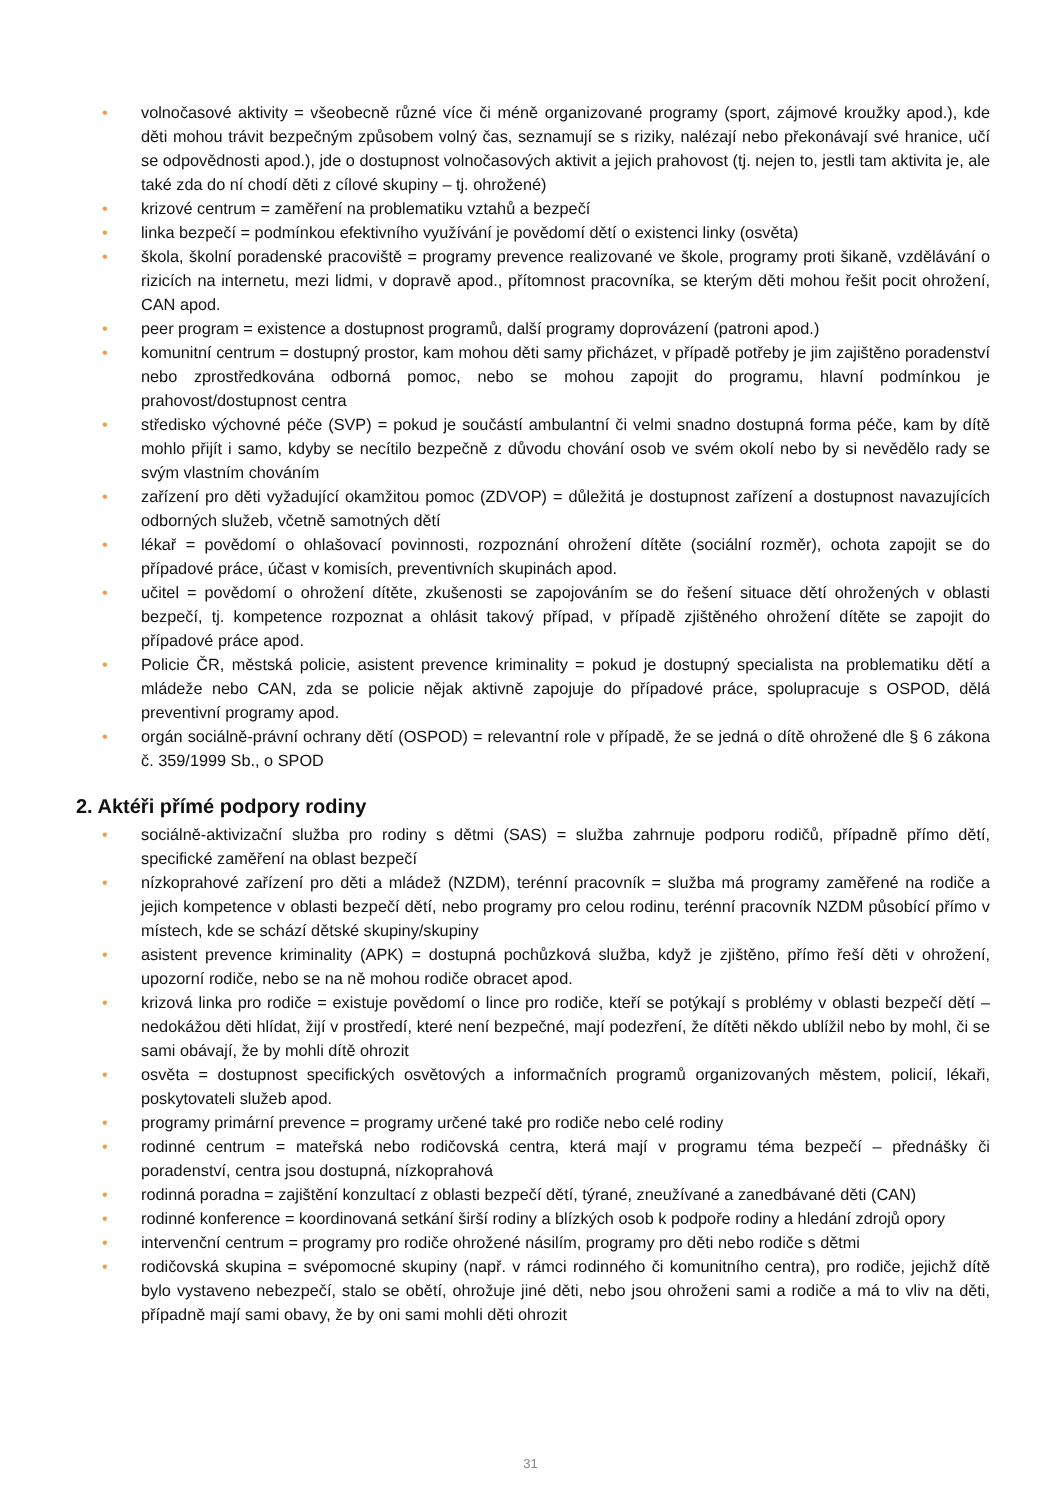• volnočasové aktivity = všeobecně různé více či méně organizované programy (sport, zájmové kroužky apod.), kde děti mohou trávit bezpečným způsobem volný čas, seznamují se s riziky, nalézají nebo překonávají své hranice, učí se odpovědnosti apod.), jde o dostupnost volnočasových aktivit a jejich prahovost (tj. nejen to, jestli tam aktivita je, ale také zda do ní chodí děti z cílové skupiny – tj. ohrožené)
• krizové centrum = zaměření na problematiku vztahů a bezpečí
• linka bezpečí = podmínkou efektivního využívání je povědomí dětí o existenci linky (osvěta)
• škola, školní poradenské pracoviště = programy prevence realizované ve škole, programy proti šikaně, vzdělávání o rizicích na internetu, mezi lidmi, v dopravě apod., přítomnost pracovníka, se kterým děti mohou řešit pocit ohrožení, CAN apod.
• peer program = existence a dostupnost programů, další programy doprovázení (patroni apod.)
• komunitní centrum = dostupný prostor, kam mohou děti samy přicházet, v případě potřeby je jim zajištěno poradenství nebo zprostředkována odborná pomoc, nebo se mohou zapojit do programu, hlavní podmínkou je prahovost/dostupnost centra
• středisko výchovné péče (SVP) = pokud je součástí ambulantní či velmi snadno dostupná forma péče, kam by dítě mohlo přijít i samo, kdyby se necítilo bezpečně z důvodu chování osob ve svém okolí nebo by si nevědělo rady se svým vlastním chováním
• zařízení pro děti vyžadující okamžitou pomoc (ZDVOP) = důležitá je dostupnost zařízení a dostupnost navazujících odborných služeb, včetně samotných dětí
• lékař = povědomí o ohlašovací povinnosti, rozpoznání ohrožení dítěte (sociální rozměr), ochota zapojit se do případové práce, účast v komisích, preventivních skupinách apod.
• učitel = povědomí o ohrožení dítěte, zkušenosti se zapojováním se do řešení situace dětí ohrožených v oblasti bezpečí, tj. kompetence rozpoznat a ohlásit takový případ, v případě zjištěného ohrožení dítěte se zapojit do případové práce apod.
• Policie ČR, městská policie, asistent prevence kriminality = pokud je dostupný specialista na problematiku dětí a mládeže nebo CAN, zda se policie nějak aktivně zapojuje do případové práce, spolupracuje s OSPOD, dělá preventivní programy apod.
• orgán sociálně-právní ochrany dětí (OSPOD) = relevantní role v případě, že se jedná o dítě ohrožené dle § 6 zákona č. 359/1999 Sb., o SPOD
2. Aktéři přímé podpory rodiny
• sociálně-aktivizační služba pro rodiny s dětmi (SAS) = služba zahrnuje podporu rodičů, případně přímo dětí, specifické zaměření na oblast bezpečí
• nízkoprahové zařízení pro děti a mládež (NZDM), terénní pracovník = služba má programy zaměřené na rodiče a jejich kompetence v oblasti bezpečí dětí, nebo programy pro celou rodinu, terénní pracovník NZDM působící přímo v místech, kde se schází dětské skupiny/skupiny
• asistent prevence kriminality (APK) = dostupná pochůzková služba, když je zjištěno, přímo řeší děti v ohrožení, upozorní rodiče, nebo se na ně mohou rodiče obracet apod.
• krizová linka pro rodiče = existuje povědomí o lince pro rodiče, kteří se potýkají s problémy v oblasti bezpečí dětí – nedokážou děti hlídat, žijí v prostředí, které není bezpečné, mají podezření, že dítěti někdo ublížil nebo by mohl, či se sami obávají, že by mohli dítě ohrozit
• osvěta = dostupnost specifických osvětových a informačních programů organizovaných městem, policií, lékaři, poskytovateli služeb apod.
• programy primární prevence = programy určené také pro rodiče nebo celé rodiny
• rodinné centrum = mateřská nebo rodičovská centra, která mají v programu téma bezpečí – přednášky či poradenství, centra jsou dostupná, nízkoprahová
• rodinná poradna = zajištění konzultací z oblasti bezpečí dětí, týrané, zneužívané a zanedbávané děti (CAN)
• rodinné konference = koordinovaná setkání širší rodiny a blízkých osob k podpoře rodiny a hledání zdrojů opory
• intervenční centrum = programy pro rodiče ohrožené násilím, programy pro děti nebo rodiče s dětmi
• rodičovská skupina = svépomocné skupiny (např. v rámci rodinného či komunitního centra), pro rodiče, jejichž dítě bylo vystaveno nebezpečí, stalo se obětí, ohrožuje jiné děti, nebo jsou ohroženi sami a rodiče a má to vliv na děti, případně mají sami obavy, že by oni sami mohli děti ohrozit
31